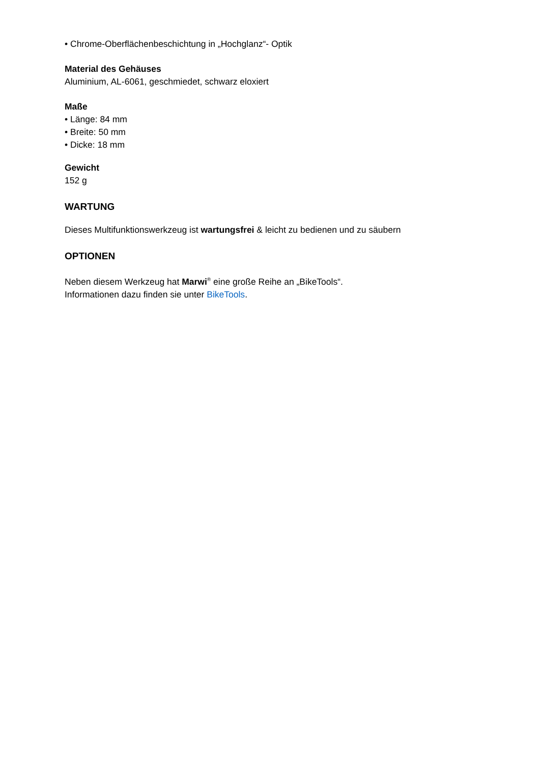• Chrome-Oberflächenbeschichtung in „Hochglanz“- Optik
Material des Gehäuses
Aluminium, AL-6061, geschmiedet, schwarz eloxiert
Maße
• Länge: 84 mm
• Breite: 50 mm
• Dicke: 18 mm
Gewicht
152 g
WARTUNG
Dieses Multifunktionswerkzeug ist wartungsfrei & leicht zu bedienen und zu säubern
OPTIONEN
Neben diesem Werkzeug hat Marwi<sup>®</sup> eine große Reihe an „BikeTools“.
Informationen dazu finden sie unter BikeTools.